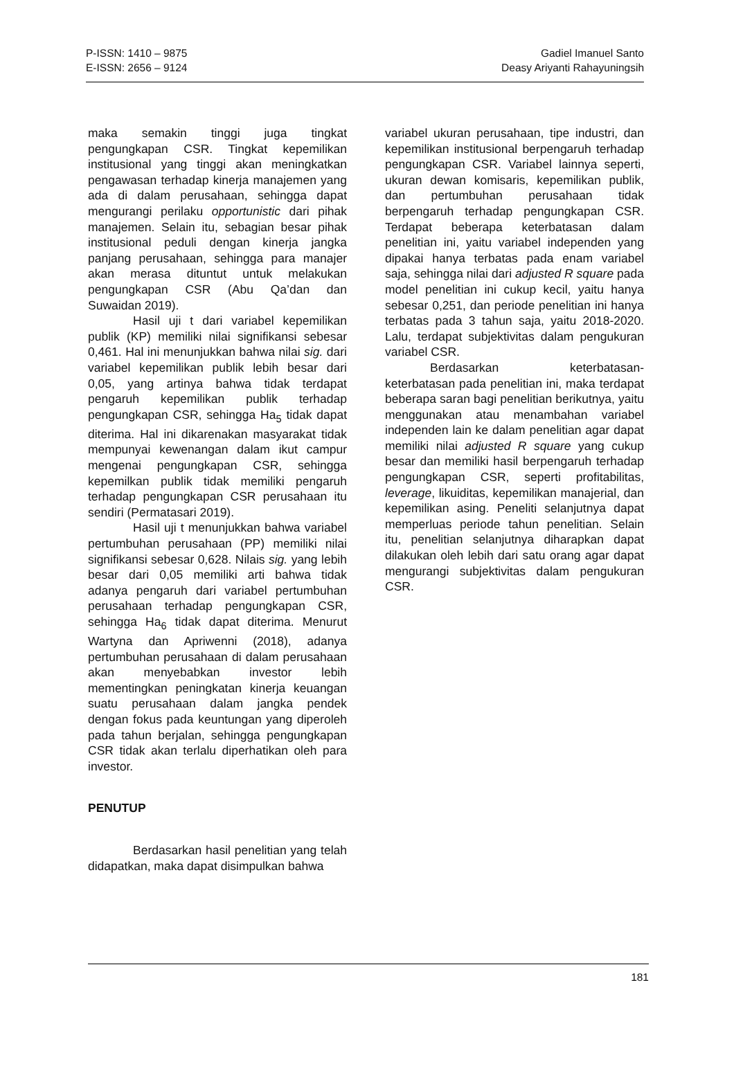P-ISSN: 1410 – 9875
E-ISSN: 2656 – 9124
Gadiel Imanuel Santo
Deasy Ariyanti Rahayuningsih
maka semakin tinggi juga tingkat pengungkapan CSR. Tingkat kepemilikan institusional yang tinggi akan meningkatkan pengawasan terhadap kinerja manajemen yang ada di dalam perusahaan, sehingga dapat mengurangi perilaku opportunistic dari pihak manajemen. Selain itu, sebagian besar pihak institusional peduli dengan kinerja jangka panjang perusahaan, sehingga para manajer akan merasa dituntut untuk melakukan pengungkapan CSR (Abu Qa’dan dan Suwaidan 2019).
Hasil uji t dari variabel kepemilikan publik (KP) memiliki nilai signifikansi sebesar 0,461. Hal ini menunjukkan bahwa nilai sig. dari variabel kepemilikan publik lebih besar dari 0,05, yang artinya bahwa tidak terdapat pengaruh kepemilikan publik terhadap pengungkapan CSR, sehingga Ha<sub>5</sub> tidak dapat diterima. Hal ini dikarenakan masyarakat tidak mempunyai kewenangan dalam ikut campur mengenai pengungkapan CSR, sehingga kepemilkan publik tidak memiliki pengaruh terhadap pengungkapan CSR perusahaan itu sendiri (Permatasari 2019).
Hasil uji t menunjukkan bahwa variabel pertumbuhan perusahaan (PP) memiliki nilai signifikansi sebesar 0,628. Nilais sig. yang lebih besar dari 0,05 memiliki arti bahwa tidak adanya pengaruh dari variabel pertumbuhan perusahaan terhadap pengungkapan CSR, sehingga Ha<sub>6</sub> tidak dapat diterima. Menurut Wartyna dan Apriwenni (2018), adanya pertumbuhan perusahaan di dalam perusahaan akan menyebabkan investor lebih mementingkan peningkatan kinerja keuangan suatu perusahaan dalam jangka pendek dengan fokus pada keuntungan yang diperoleh pada tahun berjalan, sehingga pengungkapan CSR tidak akan terlalu diperhatikan oleh para investor.
PENUTUP
Berdasarkan hasil penelitian yang telah didapatkan, maka dapat disimpulkan bahwa
variabel ukuran perusahaan, tipe industri, dan kepemilikan institusional berpengaruh terhadap pengungkapan CSR. Variabel lainnya seperti, ukuran dewan komisaris, kepemilikan publik, dan pertumbuhan perusahaan tidak berpengaruh terhadap pengungkapan CSR. Terdapat beberapa keterbatasan dalam penelitian ini, yaitu variabel independen yang dipakai hanya terbatas pada enam variabel saja, sehingga nilai dari adjusted R square pada model penelitian ini cukup kecil, yaitu hanya sebesar 0,251, dan periode penelitian ini hanya terbatas pada 3 tahun saja, yaitu 2018-2020. Lalu, terdapat subjektivitas dalam pengukuran variabel CSR.
Berdasarkan keterbatasan-keterbatasan pada penelitian ini, maka terdapat beberapa saran bagi penelitian berikutnya, yaitu menggunakan atau menambahan variabel independen lain ke dalam penelitian agar dapat memiliki nilai adjusted R square yang cukup besar dan memiliki hasil berpengaruh terhadap pengungkapan CSR, seperti profitabilitas, leverage, likuiditas, kepemilikan manajerial, dan kepemilikan asing. Peneliti selanjutnya dapat memperluas periode tahun penelitian. Selain itu, penelitian selanjutnya diharapkan dapat dilakukan oleh lebih dari satu orang agar dapat mengurangi subjektivitas dalam pengukuran CSR.
181